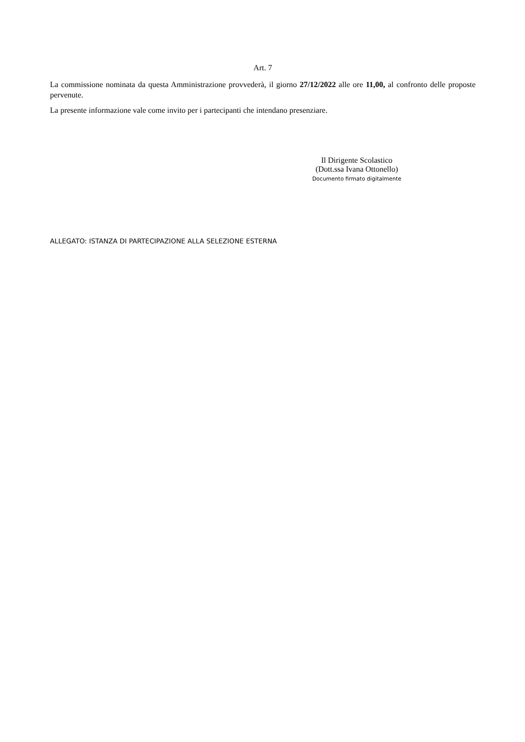Art. 7
La commissione nominata da questa Amministrazione provvederà, il giorno 27/12/2022 alle ore 11,00, al confronto delle proposte pervenute.
La presente informazione vale come invito per i partecipanti che intendano presenziare.
Il Dirigente Scolastico
(Dott.ssa Ivana Ottonello)
Documento firmato digitalmente
ALLEGATO: ISTANZA DI PARTECIPAZIONE ALLA SELEZIONE ESTERNA